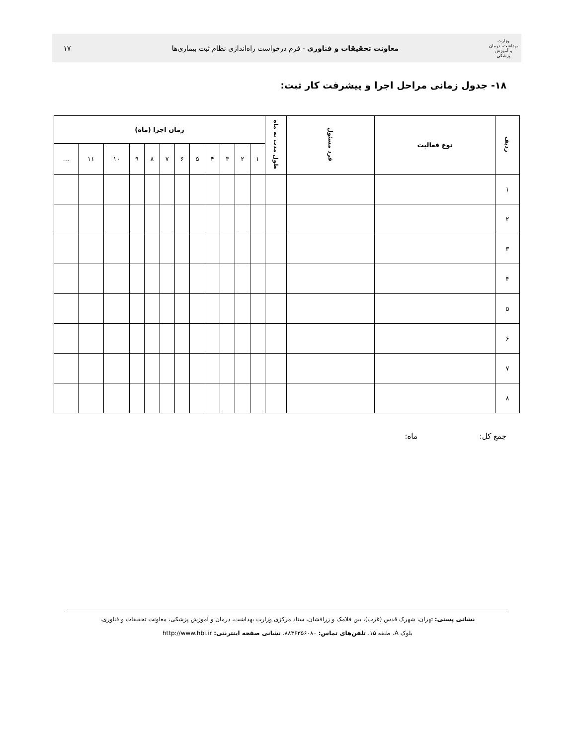وزارت بهداشت، درمان و آموزش پزشکی
معاونت تحقیقات و فناوری - فرم درخواست راه‌اندازی نظام ثبت بیماری‌ها
۱۷
۱۸- جدول زمانی مراحل اجرا و پیشرفت کار ثبت:
| ردیف | نوع فعالیت | فرد مسئول | طول مدت به ماه | زمان اجرا (ماه) | | | | | | | | | | | |
| --- | --- | --- | --- | --- | --- | --- | --- | --- | --- | --- | --- | --- | --- | --- | --- |
| | | | | ۱ | ۲ | ۳ | ۴ | ۵ | ۶ | ۷ | ۸ | ۹ | ۱۰ | ۱۱ | … |
| ۱ | | | | | | | | | | | | | | | |
| ۲ | | | | | | | | | | | | | | | |
| ۳ | | | | | | | | | | | | | | | |
| ۴ | | | | | | | | | | | | | | | |
| ۵ | | | | | | | | | | | | | | | |
| ۶ | | | | | | | | | | | | | | | |
| ۷ | | | | | | | | | | | | | | | |
| ۸ | | | | | | | | | | | | | | | |
جمع کل: ماه:
نشانی پستی: تهران، شهرک قدس (غرب)، بین فلامک و زرافشان، ستاد مرکزی وزارت بهداشت، درمان و آموزش پزشکی، معاونت تحقیقات و فناوری،
بلوک A، طبقه ۱۵. تلفن‌های تماس: ۸۸۳۶۳۵۶۰۸۰. نشانی صفحه اینترنتی: http://www.hbi.ir